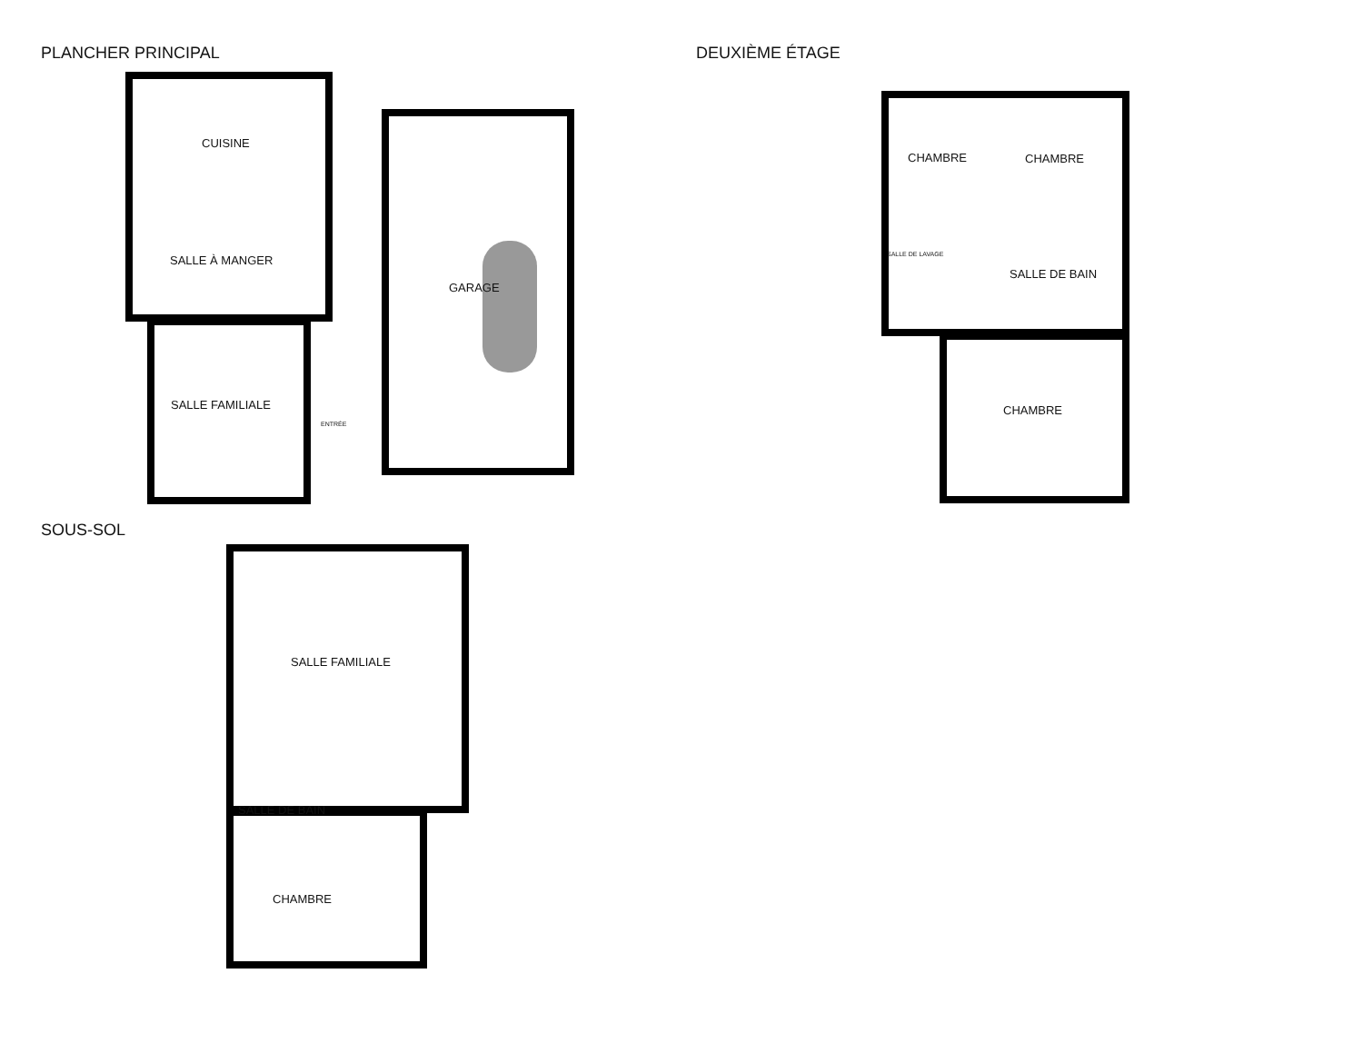PLANCHER PRINCIPAL DEUXIÈME ÉTAGE
CUISINE
SALLE À MANGER
GARAGE
SALLE FAMILIALE
ENTRÉE
CHAMBRE CHAMBRE
SALLE DE LAVAGE
SALLE DE BAIN
CHAMBRE
SOUS-SOL
SALLE FAMILIALE
SALLE DE BAIN
CHAMBRE